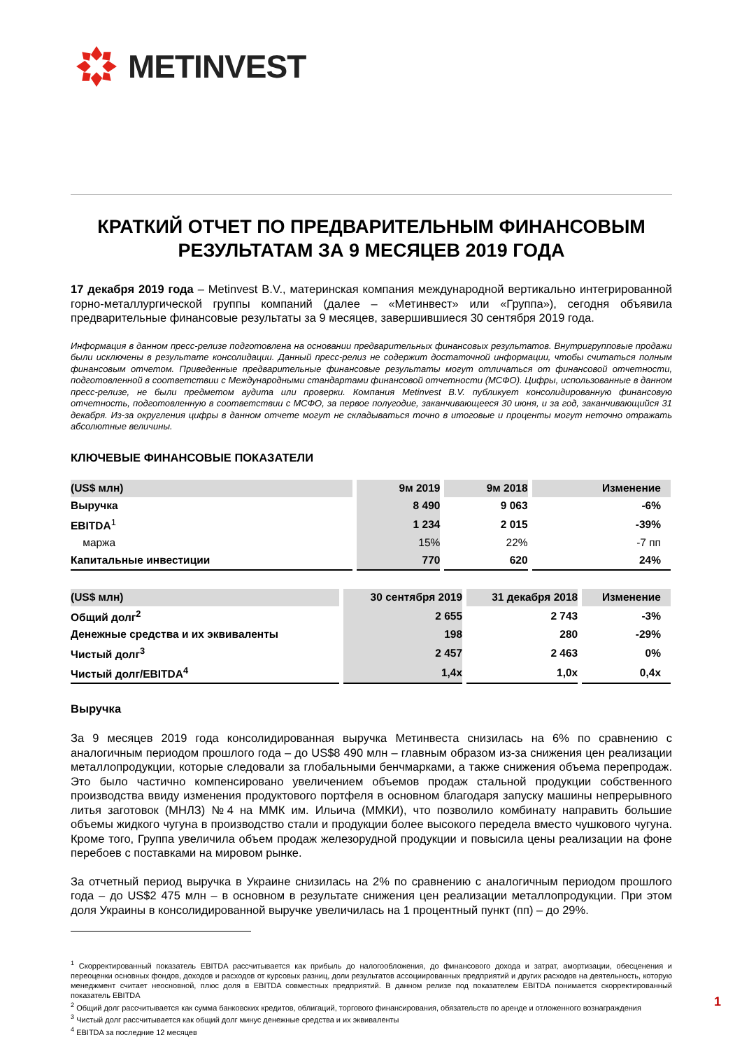METINVEST
КРАТКИЙ ОТЧЕТ ПО ПРЕДВАРИТЕЛЬНЫМ ФИНАНСОВЫМ РЕЗУЛЬТАТАМ ЗА 9 МЕСЯЦЕВ 2019 ГОДА
17 декабря 2019 года – Metinvest B.V., материнская компания международной вертикально интегрированной горно-металлургической группы компаний (далее – «Метинвест» или «Группа»), сегодня объявила предварительные финансовые результаты за 9 месяцев, завершившиеся 30 сентября 2019 года.
Информация в данном пресс-релизе подготовлена на основании предварительных финансовых результатов. Внутригрупповые продажи были исключены в результате консолидации. Данный пресс-релиз не содержит достаточной информации, чтобы считаться полным финансовым отчетом. Приведенные предварительные финансовые результаты могут отличаться от финансовой отчетности, подготовленной в соответствии с Международными стандартами финансовой отчетности (МСФО). Цифры, использованные в данном пресс-релизе, не были предметом аудита или проверки. Компания Metinvest B.V. публикует консолидированную финансовую отчетность, подготовленную в соответствии с МСФО, за первое полугодие, заканчивающееся 30 июня, и за год, заканчивающийся 31 декабря. Из-за округления цифры в данном отчете могут не складываться точно в итоговые и проценты могут неточно отражать абсолютные величины.
КЛЮЧЕВЫЕ ФИНАНСОВЫЕ ПОКАЗАТЕЛИ
| (US$ млн) | 9м 2019 | 9м 2018 | Изменение |
| --- | --- | --- | --- |
| Выручка | 8 490 | 9 063 | -6% |
| EBITDA<sup>1</sup> | 1 234 | 2 015 | -39% |
| маржа | 15% | 22% | -7 пп |
| Капитальные инвестиции | 770 | 620 | 24% |
| (US$ млн) | 30 сентября 2019 | 31 декабря 2018 | Изменение |
| --- | --- | --- | --- |
| Общий долг<sup>2</sup> | 2 655 | 2 743 | -3% |
| Денежные средства и их эквиваленты | 198 | 280 | -29% |
| Чистый долг<sup>3</sup> | 2 457 | 2 463 | 0% |
| Чистый долг/EBITDA<sup>4</sup> | 1,4x | 1,0x | 0,4x |
Выручка
За 9 месяцев 2019 года консолидированная выручка Метинвеста снизилась на 6% по сравнению с аналогичным периодом прошлого года – до US$8 490 млн – главным образом из-за снижения цен реализации металлопродукции, которые следовали за глобальными бенчмарками, а также снижения объема перепродаж. Это было частично компенсировано увеличением объемов продаж стальной продукции собственного производства ввиду изменения продуктового портфеля в основном благодаря запуску машины непрерывного литья заготовок (МНЛЗ) №4 на ММК им. Ильича (ММКИ), что позволило комбинату направить большие объемы жидкого чугуна в производство стали и продукции более высокого передела вместо чушкового чугуна. Кроме того, Группа увеличила объем продаж железорудной продукции и повысила цены реализации на фоне перебоев с поставками на мировом рынке.
За отчетный период выручка в Украине снизилась на 2% по сравнению с аналогичным периодом прошлого года – до US$2 475 млн – в основном в результате снижения цен реализации металлопродукции. При этом доля Украины в консолидированной выручке увеличилась на 1 процентный пункт (пп) – до 29%.
<sup>1</sup> Скорректированный показатель EBITDA рассчитывается как прибыль до налогообложения, до финансового дохода и затрат, амортизации, обесценения и переоценки основных фондов, доходов и расходов от курсовых разниц, доли результатов ассоциированных предприятий и других расходов на деятельность, которую менеджмент считает неосновной, плюс доля в EBITDA совместных предприятий. В данном релизе под показателем EBITDA понимается скорректированный показатель EBITDA
<sup>2</sup> Общий долг рассчитывается как сумма банковских кредитов, облигаций, торгового финансирования, обязательств по аренде и отложенного вознаграждения
<sup>3</sup> Чистый долг рассчитывается как общий долг минус денежные средства и их эквиваленты
<sup>4</sup> EBITDA за последние 12 месяцев
1